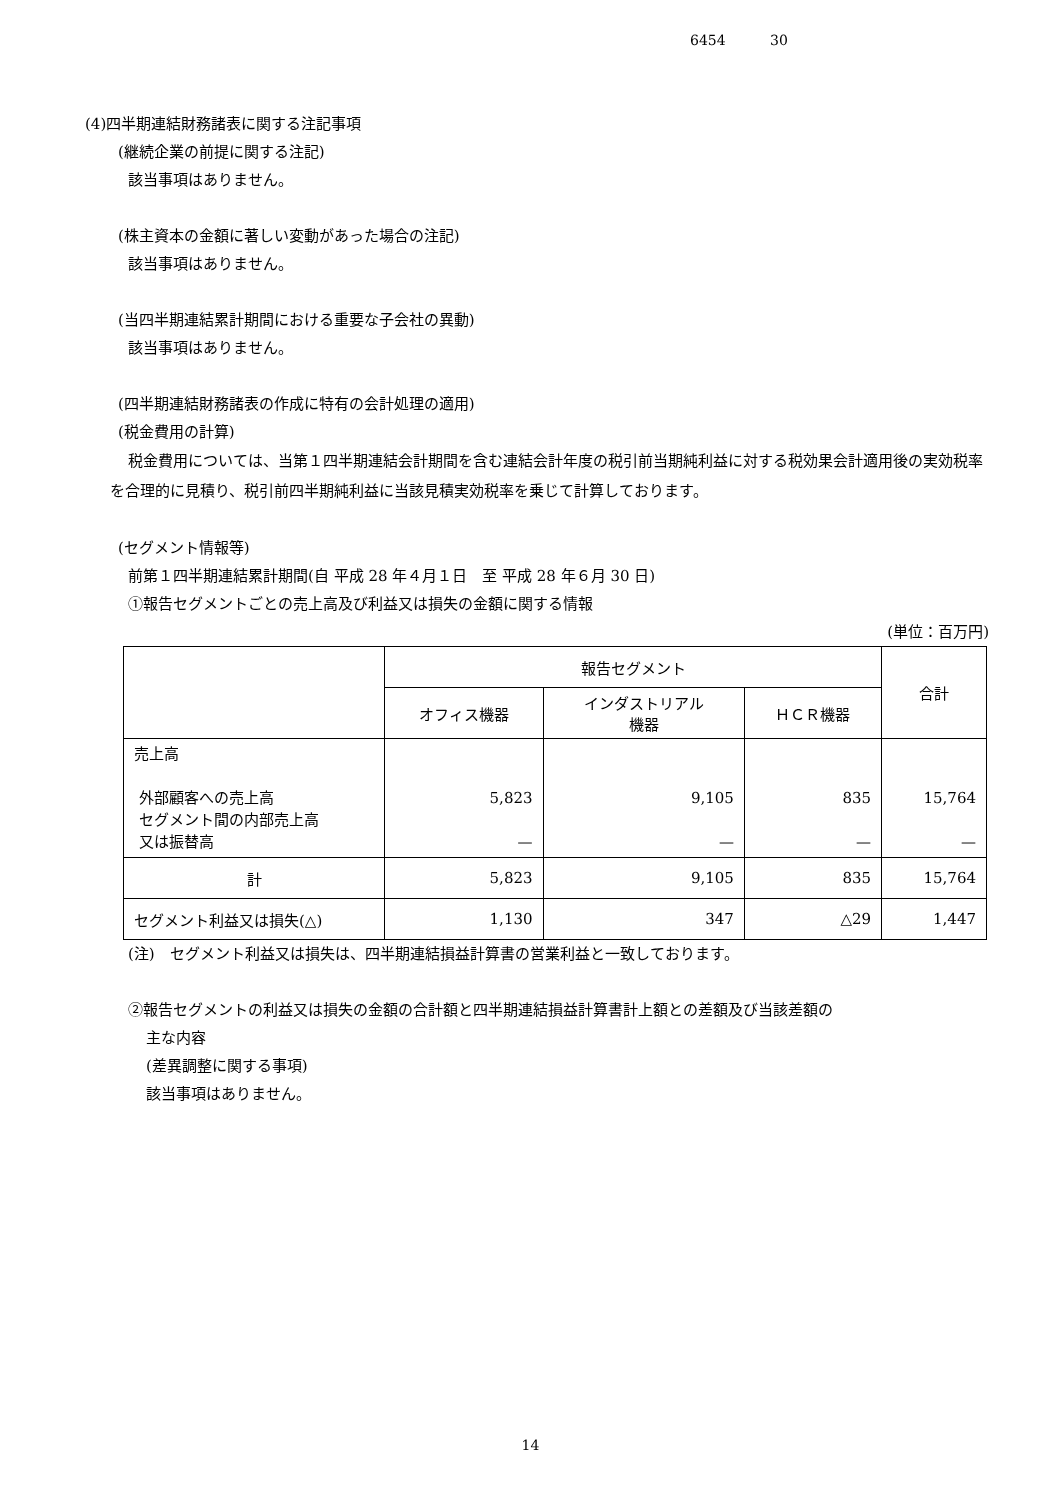6454 30
(4)四半期連結財務諸表に関する注記事項
(継続企業の前提に関する注記)
該当事項はありません。
(株主資本の金額に著しい変動があった場合の注記)
該当事項はありません。
(当四半期連結累計期間における重要な子会社の異動)
該当事項はありません。
(四半期連結財務諸表の作成に特有の会計処理の適用)
(税金費用の計算)
税金費用については、当第１四半期連結会計期間を含む連結会計年度の税引前当期純利益に対する税効果会計適用後の実効税率を合理的に見積り、税引前四半期純利益に当該見積実効税率を乗じて計算しております。
(セグメント情報等)
前第１四半期連結累計期間(自 平成 28 年４月１日　至 平成 28 年６月 30 日)
①報告セグメントごとの売上高及び利益又は損失の金額に関する情報
(単位：百万円)
| | 報告セグメント | | | 合計 |
| --- | --- | --- | --- | --- |
| | オフィス機器 | インダストリアル 機器 | ＨＣＲ機器 | |
| 売上高 外部顧客への売上高 セグメント間の内部売上高 又は振替高 | 5,823 — | 9,105 — | 835 — | 15,764 — |
| 計 | 5,823 | 9,105 | 835 | 15,764 |
| セグメント利益又は損失(△) | 1,130 | 347 | △29 | 1,447 |
(注)　セグメント利益又は損失は、四半期連結損益計算書の営業利益と一致しております。
②報告セグメントの利益又は損失の金額の合計額と四半期連結損益計算書計上額との差額及び当該差額の
主な内容
(差異調整に関する事項)
該当事項はありません。
14